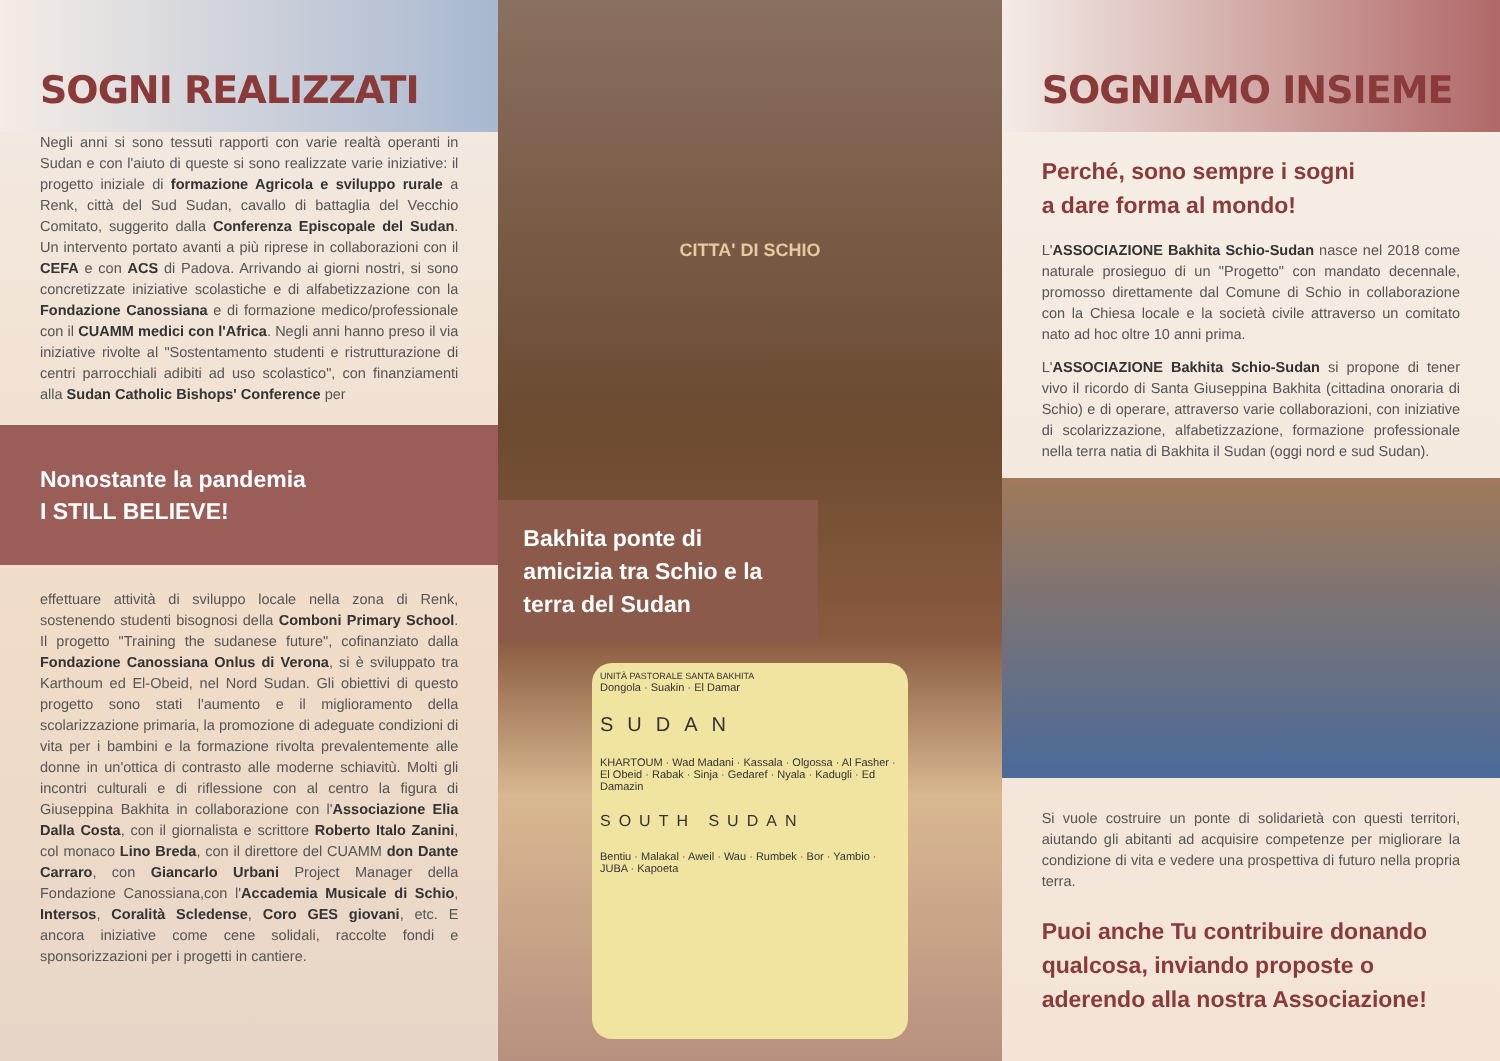SOGNI REALIZZATI
Negli anni si sono tessuti rapporti con varie realtà operanti in Sudan e con l'aiuto di queste si sono realizzate varie iniziative: il progetto iniziale di formazione Agricola e sviluppo rurale a Renk, città del Sud Sudan, cavallo di battaglia del Vecchio Comitato, suggerito dalla Conferenza Episcopale del Sudan. Un intervento portato avanti a più riprese in collaborazioni con il CEFA e con ACS di Padova. Arrivando ai giorni nostri, si sono concretizzate iniziative scolastiche e di alfabetizzazione con la Fondazione Canossiana e di formazione medico/professionale con il CUAMM medici con l'Africa. Negli anni hanno preso il via iniziative rivolte al "Sostentamento studenti e ristrutturazione di centri parrocchiali adibiti ad uso scolastico", con finanziamenti alla Sudan Catholic Bishops' Conference per
Nonostante la pandemia
I STILL BELIEVE!
effettuare attività di sviluppo locale nella zona di Renk, sostenendo studenti bisognosi della Comboni Primary School. Il progetto "Training the sudanese future", cofinanziato dalla Fondazione Canossiana Onlus di Verona, si è sviluppato tra Karthoum ed El-Obeid, nel Nord Sudan. Gli obiettivi di questo progetto sono stati l'aumento e il miglioramento della scolarizzazione primaria, la promozione di adeguate condizioni di vita per i bambini e la formazione rivolta prevalentemente alle donne in un'ottica di contrasto alle moderne schiavitù. Molti gli incontri culturali e di riflessione con al centro la figura di Giuseppina Bakhita in collaborazione con l'Associazione Elia Dalla Costa, con il giornalista e scrittore Roberto Italo Zanini, col monaco Lino Breda, con il direttore del CUAMM don Dante Carraro, con Giancarlo Urbani Project Manager della Fondazione Canossiana,con l'Accademia Musicale di Schio, Intersos, Coralità Scledense, Coro GES giovani, etc. E ancora iniziative come cene solidali, raccolte fondi e sponsorizzazioni per i progetti in cantiere.
CITTA' DI SCHIO
Bakhita ponte di amicizia tra Schio e la terra del Sudan
UNITÀ PASTORALE SANTA BAKHITA
Dongola · Suakin · El Damar
SUDAN
KHARTOUM · Wad Madani · Kassala · Olgossa · Al Fasher · El Obeid · Rabak · Sinja · Gedaref · Nyala · Kadugli · Ed Damazin
SOUTH SUDAN
Bentiu · Malakal · Aweil · Wau · Rumbek · Bor · Yambio · JUBA · Kapoeta
SOGNIAMO INSIEME
Perché, sono sempre i sogni
a dare forma al mondo!
L'ASSOCIAZIONE Bakhita Schio-Sudan nasce nel 2018 come naturale prosieguo di un "Progetto" con mandato decennale, promosso direttamente dal Comune di Schio in collaborazione con la Chiesa locale e la società civile attraverso un comitato nato ad hoc oltre 10 anni prima.
L'ASSOCIAZIONE Bakhita Schio-Sudan si propone di tener vivo il ricordo di Santa Giuseppina Bakhita (cittadina onoraria di Schio) e di operare, attraverso varie collaborazioni, con iniziative di scolarizzazione, alfabetizzazione, formazione professionale nella terra natia di Bakhita il Sudan (oggi nord e sud Sudan).
Si vuole costruire un ponte di solidarietà con questi territori, aiutando gli abitanti ad acquisire competenze per migliorare la condizione di vita e vedere una prospettiva di futuro nella propria terra.
Puoi anche Tu contribuire donando qualcosa, inviando proposte o aderendo alla nostra Associazione!